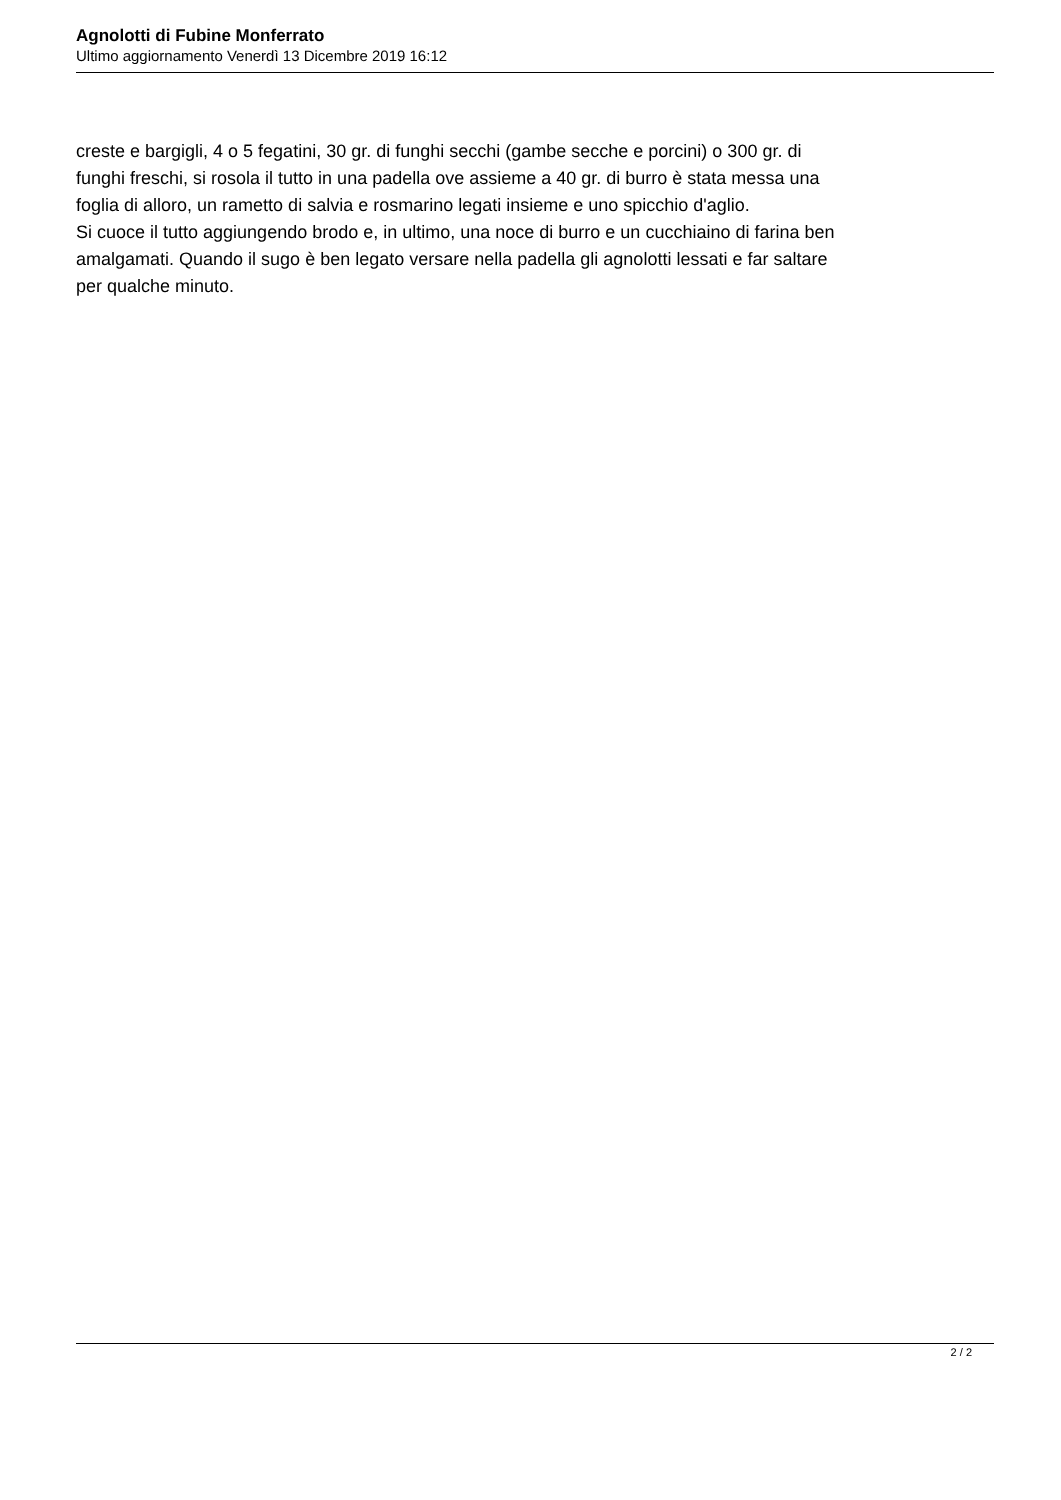Agnolotti di Fubine Monferrato
Ultimo aggiornamento Venerdì 13 Dicembre 2019 16:12
creste e bargigli, 4 o 5 fegatini, 30 gr. di funghi secchi (gambe secche e porcini) o 300 gr. di
funghi freschi, si rosola il tutto in una padella ove assieme a 40 gr. di burro è stata messa una
foglia di alloro, un rametto di salvia e rosmarino legati insieme e uno spicchio d'aglio.
Si cuoce il tutto aggiungendo brodo e, in ultimo, una noce di burro e un cucchiaino di farina ben
amalgamati. Quando il sugo è ben legato versare nella padella gli agnolotti lessati e far saltare
per qualche minuto.
2 / 2